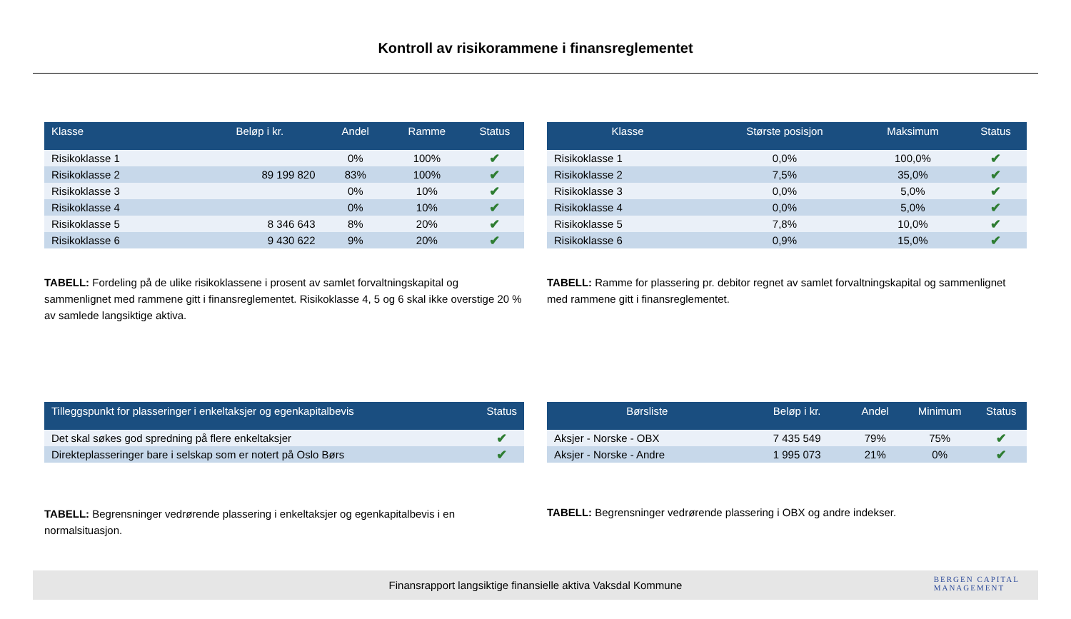Kontroll av risikorammene i finansreglementet
| Klasse | Beløp i kr. | Andel | Ramme | Status |
| --- | --- | --- | --- | --- |
| Risikoklasse 1 | | 0% | 100% | ✔ |
| Risikoklasse 2 | 89 199 820 | 83% | 100% | ✔ |
| Risikoklasse 3 | | 0% | 10% | ✔ |
| Risikoklasse 4 | | 0% | 10% | ✔ |
| Risikoklasse 5 | 8 346 643 | 8% | 20% | ✔ |
| Risikoklasse 6 | 9 430 622 | 9% | 20% | ✔ |
TABELL: Fordeling på de ulike risikoklassene i prosent av samlet forvaltningskapital og sammenlignet med rammene gitt i finansreglementet. Risikoklasse 4, 5 og 6 skal ikke overstige 20 % av samlede langsiktige aktiva.
| Klasse | Største posisjon | Maksimum | Status |
| --- | --- | --- | --- |
| Risikoklasse 1 | 0,0% | 100,0% | ✔ |
| Risikoklasse 2 | 7,5% | 35,0% | ✔ |
| Risikoklasse 3 | 0,0% | 5,0% | ✔ |
| Risikoklasse 4 | 0,0% | 5,0% | ✔ |
| Risikoklasse 5 | 7,8% | 10,0% | ✔ |
| Risikoklasse 6 | 0,9% | 15,0% | ✔ |
TABELL: Ramme for plassering pr. debitor regnet av samlet forvaltningskapital og sammenlignet med rammene gitt i finansreglementet.
| Tilleggspunkt for plasseringer i enkeltaksjer og egenkapitalbevis | Status |
| --- | --- |
| Det skal søkes god spredning på flere enkeltaksjer | ✔ |
| Direkteplasseringer bare i selskap som er notert på Oslo Børs | ✔ |
TABELL: Begrensninger vedrørende plassering i enkeltaksjer og egenkapitalbevis i en normalsituasjon.
| Børsliste | Beløp i kr. | Andel | Minimum | Status |
| --- | --- | --- | --- | --- |
| Aksjer - Norske - OBX | 7 435 549 | 79% | 75% | ✔ |
| Aksjer - Norske - Andre | 1 995 073 | 21% | 0% | ✔ |
TABELL: Begrensninger vedrørende plassering i OBX og andre indekser.
Finansrapport langsiktige finansielle aktiva Vaksdal Kommune
BERGEN CAPITAL
MANAGEMENT